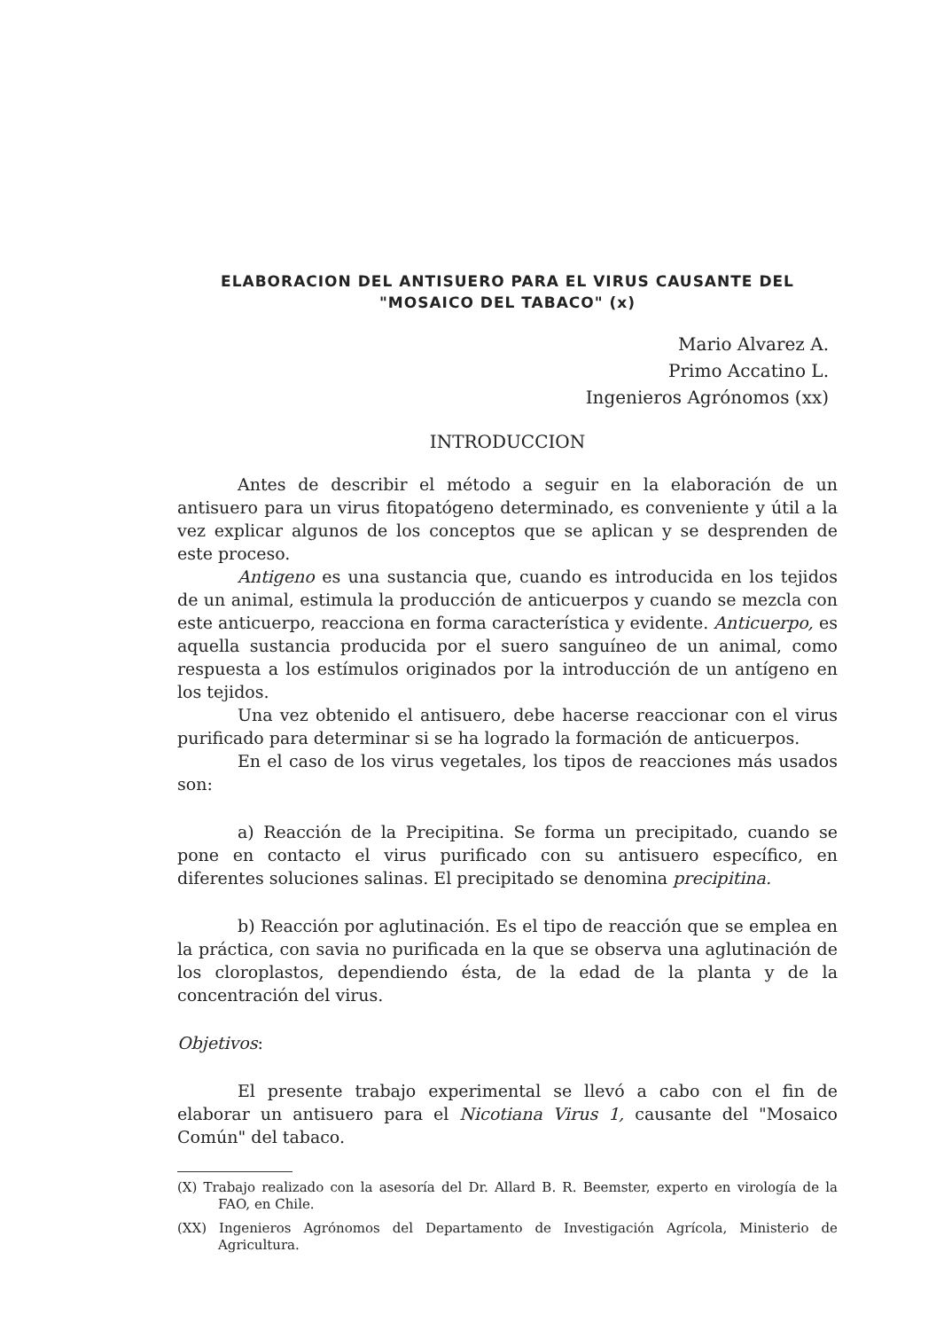ELABORACION DEL ANTISUERO PARA EL VIRUS CAUSANTE DEL
"MOSAICO DEL TABACO" (x)
Mario Alvarez A.
Primo Accatino L.
Ingenieros Agrónomos (xx)
INTRODUCCION
Antes de describir el método a seguir en la elaboración de un antisuero para un virus fitopatógeno determinado, es conveniente y útil a la vez explicar algunos de los conceptos que se aplican y se desprenden de este proceso.
Antigeno es una sustancia que, cuando es introducida en los tejidos de un animal, estimula la producción de anticuerpos y cuando se mezcla con este anticuerpo, reacciona en forma característica y evidente. Anticuerpo, es aquella sustancia producida por el suero sanguíneo de un animal, como respuesta a los estímulos originados por la introducción de un antígeno en los tejidos.
Una vez obtenido el antisuero, debe hacerse reaccionar con el virus purificado para determinar si se ha logrado la formación de anticuerpos.
En el caso de los virus vegetales, los tipos de reacciones más usados son:
a) Reacción de la Precipitina. Se forma un precipitado, cuando se pone en contacto el virus purificado con su antisuero específico, en diferentes soluciones salinas. El precipitado se denomina precipitina.
b) Reacción por aglutinación. Es el tipo de reacción que se emplea en la práctica, con savia no purificada en la que se observa una aglutinación de los cloroplastos, dependiendo ésta, de la edad de la planta y de la concentración del virus.
Objetivos:
El presente trabajo experimental se llevó a cabo con el fin de elaborar un antisuero para el Nicotiana Virus 1, causante del "Mosaico Común" del tabaco.
(X) Trabajo realizado con la asesoría del Dr. Allard B. R. Beemster, experto en virología de la FAO, en Chile.
(XX) Ingenieros Agrónomos del Departamento de Investigación Agrícola, Ministerio de Agricultura.